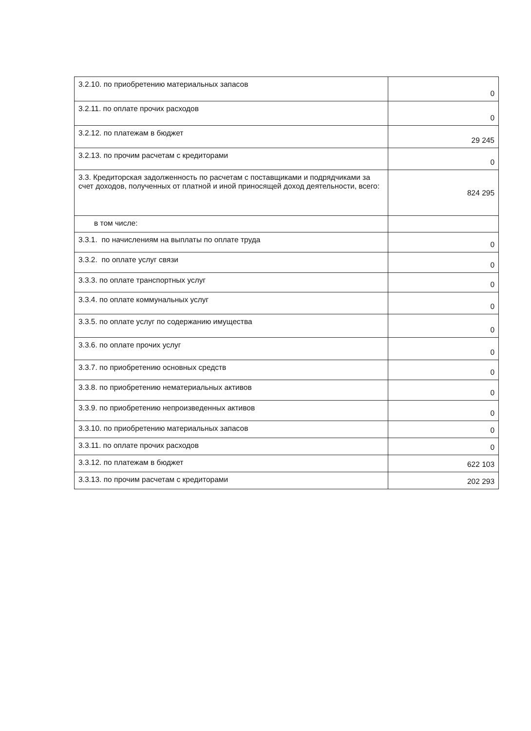| 3.2.10. по приобретению материальных запасов | 0 |
| 3.2.11. по оплате прочих расходов | 0 |
| 3.2.12. по платежам в бюджет | 29 245 |
| 3.2.13. по прочим расчетам с кредиторами | 0 |
| 3.3. Кредиторская задолженность по расчетам с поставщиками и подрядчиками за счет доходов, полученных от платной и иной приносящей доход деятельности, всего: | 824 295 |
| в том числе: | |
| 3.3.1. по начислениям на выплаты по оплате труда | 0 |
| 3.3.2. по оплате услуг связи | 0 |
| 3.3.3. по оплате транспортных услуг | 0 |
| 3.3.4. по оплате коммунальных услуг | 0 |
| 3.3.5. по оплате услуг по содержанию имущества | 0 |
| 3.3.6. по оплате прочих услуг | 0 |
| 3.3.7. по приобретению основных средств | 0 |
| 3.3.8. по приобретению нематериальных активов | 0 |
| 3.3.9. по приобретению непроизведенных активов | 0 |
| 3.3.10. по приобретению материальных запасов | 0 |
| 3.3.11. по оплате прочих расходов | 0 |
| 3.3.12. по платежам в бюджет | 622 103 |
| 3.3.13. по прочим расчетам с кредиторами | 202 293 |